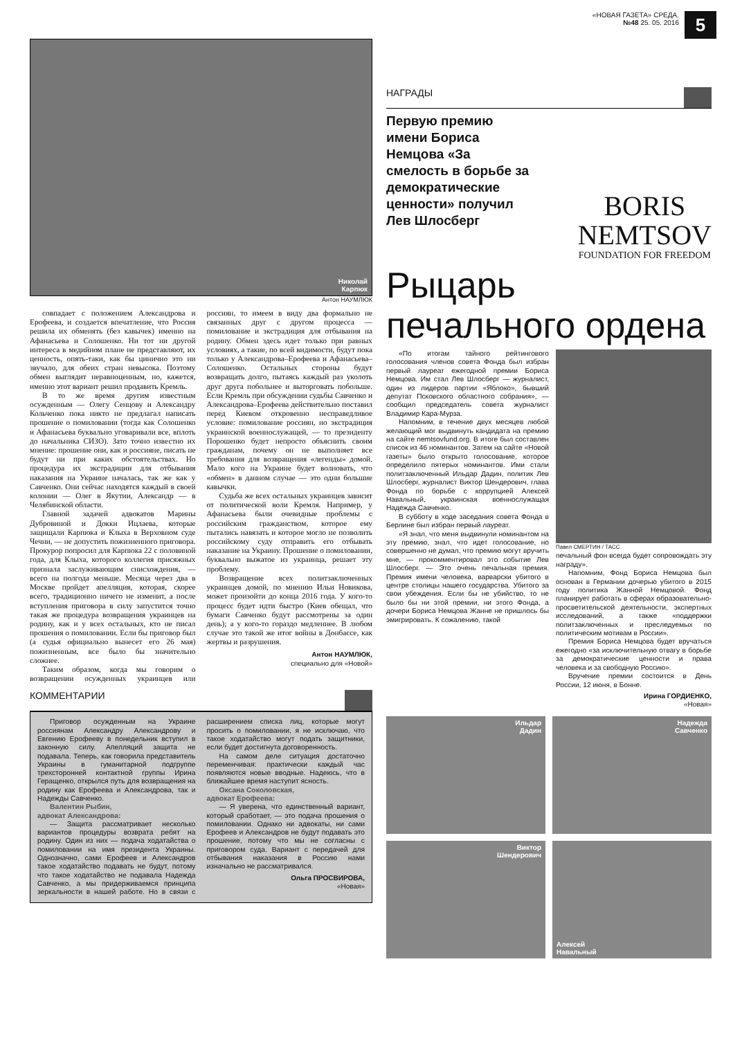«НОВАЯ ГАЗЕТА» СРЕДА.
№48 25. 05. 2016
5
Николай
Карпюк
Антон НАУМЛЮК
совпадает с положением Александрова и Ерофеева, и создается впечатление, что Россия решила их обменять (без кавычек) именно на Афанасьева и Солошенко. Ни тот ни другой интереса в медийном плане не представляют, их ценность, опять-таки, как бы цинично это ни звучало, для обеих стран невысока. Поэтому обмен выглядит неравноценным, но, кажется, именно этот вариант решил продавить Кремль.
В то же время другим известным осужденным — Олегу Сенцову и Александру Кольченко пока никто не предлагал написать прошение о помиловании (тогда как Солошенко и Афанасьева буквально уговаривали все, вплоть до начальника СИЗО). Зато точно известно их мнение: прошение они, как и россияне, писать не будут ни при каких обстоятельствах. Но процедура их экстрадиции для отбывания наказания на Украине началась, так же как у Савченко. Они сейчас находятся каждый в своей колонии — Олег в Якутии, Александр — в Челябинской области.
Главной задачей адвокатов Марины Дубровиной и Докки Ицлаева, которые защищали Карпюка и Клыха в Верховном суде Чечни, — не допустить пожизненного приговора. Прокурор попросил для Карпюка 22 с половиной года, для Клыха, которого коллегия присяжных признала заслуживающим снисхождения, — всего на полгода меньше. Месяца через два в Москве пройдет апелляция, которая, скорее всего, традиционно ничего не изменит, а после вступления приговора в силу запустится точно такая же процедура возвращения украинцев на родину, как и у всех остальных, кто не писал прошения о помиловании. Если бы приговор был (а судья официально вынесет его 26 мая) пожизненным, все было бы значительно сложнее.
Таким образом, когда мы говорим о возвращении осужденных украинцев или россиян, то имеем в виду два формально не связанных друг с другом процесса — помилование и экстрадиция для отбывания на родину. Обмен здесь идет только при равных условиях, а такие, по всей видимости, будут пока только у Александрова–Ерофеева и Афанасьева–Солошенко. Остальных стороны будут возвращать долго, пытаясь каждый раз уколоть друг друга побольнее и выторговать побольше. Если Кремль при обсуждении судьбы Савченко и Александрова–Ерофеева действительно поставил перед Киевом откровенно несправедливое условие: помилование россиян, но экстрадиция украинской военнослужащей, — то президенту Порошенко будет непросто объяснить своим гражданам, почему он не выполняет все требования для возвращения «легенды» домой. Мало кого на Украине будет волновать, что «обмен» в данном случае — это одни большие кавычки.
Судьба же всех остальных украинцев зависит от политической воли Кремля. Например, у Афанасьева были очевидные проблемы с российским гражданством, которое ему пытались навязать и которое могло не позволить российскому суду отправить его отбывать наказание на Украину. Прошение о помиловании, буквально выжатое из украинца, решает эту проблему.
Возвращение всех политзаключенных украинцев домой, по мнению Ильи Новикова, может произойти до конца 2016 года. У кого-то процесс будет идти быстро (Киев обещал, что бумаги Савченко будут рассмотрены за один день); а у кого-то гораздо медленнее. В любом случае это такой же итог войны в Донбассе, как жертвы и разрушения.
Антон НАУМЛЮК,
специально для «Новой»
КОММЕНТАРИИ
Приговор осужденным на Украине россиянам Александру Александрову и Евгению Ерофееву в понедельник вступил в законную силу. Апелляций защита не подавала. Теперь, как говорила представитель Украины в гуманитарной подгруппе трехсторонней контактной группы Ирина Геращенко, открылся путь для возвращения на родину как Ерофеева и Александрова, так и Надежды Савченко.
Валентин Рыбин,
адвокат Александрова:
— Защита рассматривает несколько вариантов процедуры возврата ребят на родину. Один из них — подача ходатайства о помиловании на имя президента Украины. Однозначно, сами Ерофеев и Александров такое ходатайство подавать не будут, потому что такое ходатайство не подавала Надежда Савченко, а мы придерживаемся принципа зеркальности в нашей работе. Но в связи с расширением списка лиц, которые могут просить о помиловании, я не исключаю, что такое ходатайство могут подать защитники, если будет достигнута договоренность.
На самом деле ситуация достаточно переменчивая: практически каждый час появляются новые вводные. Надеюсь, что в ближайшее время наступит ясность.
Оксана Соколовская,
адвокат Ерофеева:
— Я уверена, что единственный вариант, который сработает, — это подача прошения о помиловании. Однако ни адвокаты, ни сами Ерофеев и Александров не будут подавать это прошение, потому что мы не согласны с приговором суда. Вариант с передачей для отбывания наказания в Россию нами изначально не рассматривался.
Ольга ПРОСВИРОВА,
«Новая»
НАГРАДЫ
Первую премию имени Бориса Немцова «За смелость в борьбе за демократические ценности» получил Лев Шлосберг
BORIS
NEMTSOV
FOUNDATION FOR FREEDOM
Рыцарь печального ордена
«По итогам тайного рейтингового голосования членов совета Фонда был избран первый лауреат ежегодной премии Бориса Немцова. Им стал Лев Шлосберг — журналист, один из лидеров партии «Яблоко», бывший депутат Псковского областного собрания», — сообщил председатель совета журналист Владимир Кара-Мурза.
Напомним, в течение двух месяцев любой желающий мог выдвинуть кандидата на премию на сайте nemtsovfund.org. В итоге был составлен список из 46 номинантов. Затем на сайте «Новой газеты» было открыто голосование, которое определило пятерых номинантов. Ими стали политзаключенный Ильдар Дадин, политик Лев Шлосберг, журналист Виктор Шендерович, глава Фонда по борьбе с коррупцией Алексей Навальный, украинская военнослужащая Надежда Савченко.
В субботу в ходе заседания совета Фонда в Берлине был избран первый лауреат.
«Я знал, что меня выдвинули номинантом на эту премию, знал, что идет голосование, но совершенно не думал, что премию могут вручить мне, — прокомментировал это событие Лев Шлосберг. — Это очень печальная премия. Премия имени человека, варварски убитого в центре столицы нашего государства. Убитого за свои убеждения. Если бы не убийство, то не было бы ни этой премии, ни этого Фонда, а дочери Бориса Немцова Жанне не пришлось бы эмигрировать. К сожалению, такой
Павел СМЕРТИН / ТАСС
печальный фон всегда будет сопровождать эту награду».
Напомним, Фонд Бориса Немцова был основан в Германии дочерью убитого в 2015 году политика Жанной Немцовой. Фонд планирует работать в сферах образовательно-просветительской деятельности, экспертных исследований, а также «поддержки политзаключенных и преследуемых по политическим мотивам в России».
Премия Бориса Немцова будет вручаться ежегодно «за исключительную отвагу в борьбе за демократические ценности и права человека и за свободную Россию».
Вручение премии состоится в День России, 12 июня, в Бонне.
Ирина ГОРДИЕНКО,
«Новая»
Ильдар
Дадин
Надежда
Савченко
Виктор
Шендерович
Алексей
Навальный